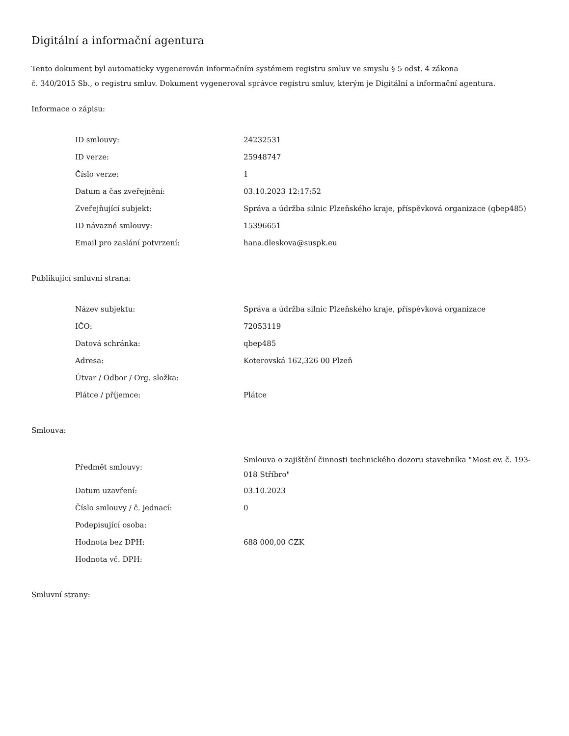Digitální a informační agentura
Tento dokument byl automaticky vygenerován informačním systémem registru smluv ve smyslu § 5 odst. 4 zákona
č. 340/2015 Sb., o registru smluv. Dokument vygeneroval správce registru smluv, kterým je Digitální a informační agentura.
Informace o zápisu:
| ID smlouvy: | 24232531 |
| ID verze: | 25948747 |
| Číslo verze: | 1 |
| Datum a čas zveřejnění: | 03.10.2023 12:17:52 |
| Zveřejňující subjekt: | Správa a údržba silnic Plzeňského kraje, příspěvková organizace (qbep485) |
| ID návazné smlouvy: | 15396651 |
| Email pro zaslání potvrzení: | hana.dleskova@suspk.eu |
Publikující smluvní strana:
| Název subjektu: | Správa a údržba silnic Plzeňského kraje, příspěvková organizace |
| IČO: | 72053119 |
| Datová schránka: | qbep485 |
| Adresa: | Koterovská 162,326 00 Plzeň |
| Útvar / Odbor / Org. složka: | |
| Plátce / příjemce: | Plátce |
Smlouva:
| Předmět smlouvy: | Smlouva o zajištění činnosti technického dozoru stavebníka "Most ev. č. 193-018 Stříbro" |
| Datum uzavření: | 03.10.2023 |
| Číslo smlouvy / č. jednací: | 0 |
| Podepisující osoba: | |
| Hodnota bez DPH: | 688 000,00 CZK |
| Hodnota vč. DPH: | |
Smluvní strany: